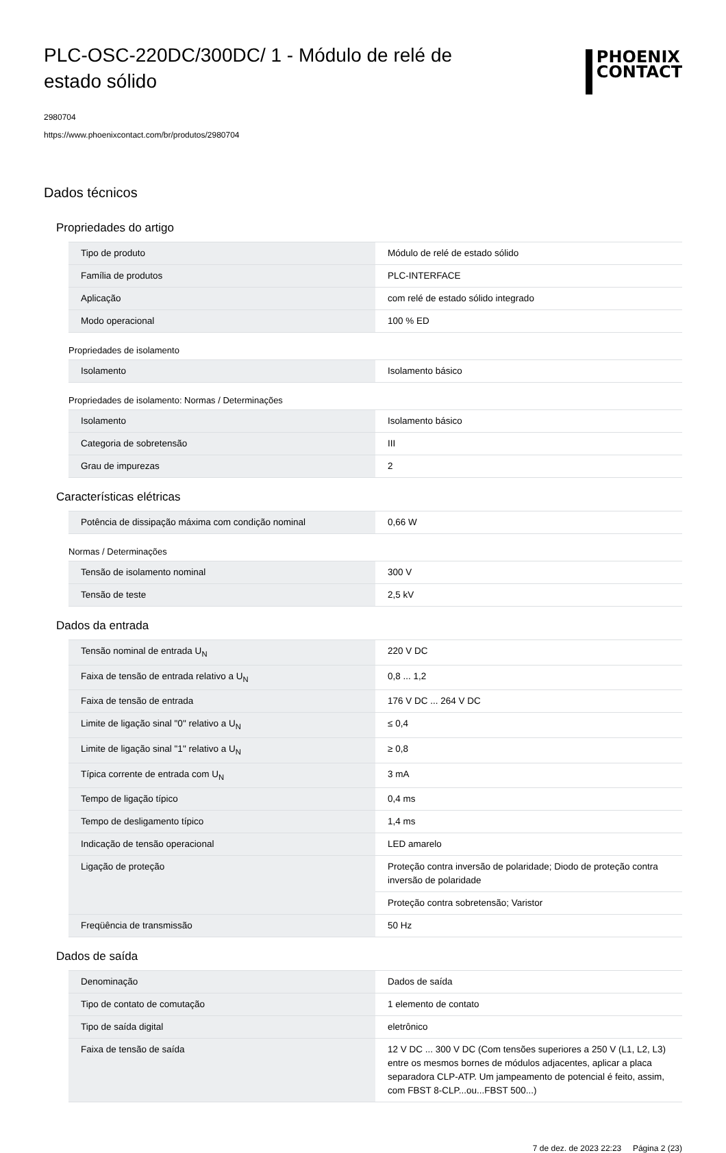PLC-OSC-220DC/300DC/ 1 - Módulo de relé de estado sólido
PHOENIX
CONTACT
2980704
https://www.phoenixcontact.com/br/produtos/2980704
Dados técnicos
Propriedades do artigo
| Tipo de produto | Módulo de relé de estado sólido |
| Família de produtos | PLC-INTERFACE |
| Aplicação | com relé de estado sólido integrado |
| Modo operacional | 100 % ED |
Propriedades de isolamento
| Isolamento | Isolamento básico |
Propriedades de isolamento: Normas / Determinações
| Isolamento | Isolamento básico |
| Categoria de sobretensão | III |
| Grau de impurezas | 2 |
Características elétricas
| Potência de dissipação máxima com condição nominal | 0,66 W |
Normas / Determinações
| Tensão de isolamento nominal | 300 V |
| Tensão de teste | 2,5 kV |
Dados da entrada
| Tensão nominal de entrada U<sub>N</sub> | 220 V DC |
| Faixa de tensão de entrada relativo a U<sub>N</sub> | 0,8 ... 1,2 |
| Faixa de tensão de entrada | 176 V DC ... 264 V DC |
| Limite de ligação sinal "0" relativo a U<sub>N</sub> | ≤ 0,4 |
| Limite de ligação sinal "1" relativo a U<sub>N</sub> | ≥ 0,8 |
| Típica corrente de entrada com U<sub>N</sub> | 3 mA |
| Tempo de ligação típico | 0,4 ms |
| Tempo de desligamento típico | 1,4 ms |
| Indicação de tensão operacional | LED amarelo |
| Ligação de proteção | Proteção contra inversão de polaridade; Diodo de proteção contra inversão de polaridade |
| | Proteção contra sobretensão; Varistor |
| Freqüência de transmissão | 50 Hz |
Dados de saída
| Denominação | Dados de saída |
| Tipo de contato de comutação | 1 elemento de contato |
| Tipo de saída digital | eletrônico |
| Faixa de tensão de saída | 12 V DC ... 300 V DC (Com tensões superiores a 250 V (L1, L2, L3) entre os mesmos bornes de módulos adjacentes, aplicar a placa separadora CLP-ATP. Um jampeamento de potencial é feito, assim, com FBST 8-CLP...ou...FBST 500...) |
7 de dez. de 2023 22:23 Página 2 (23)